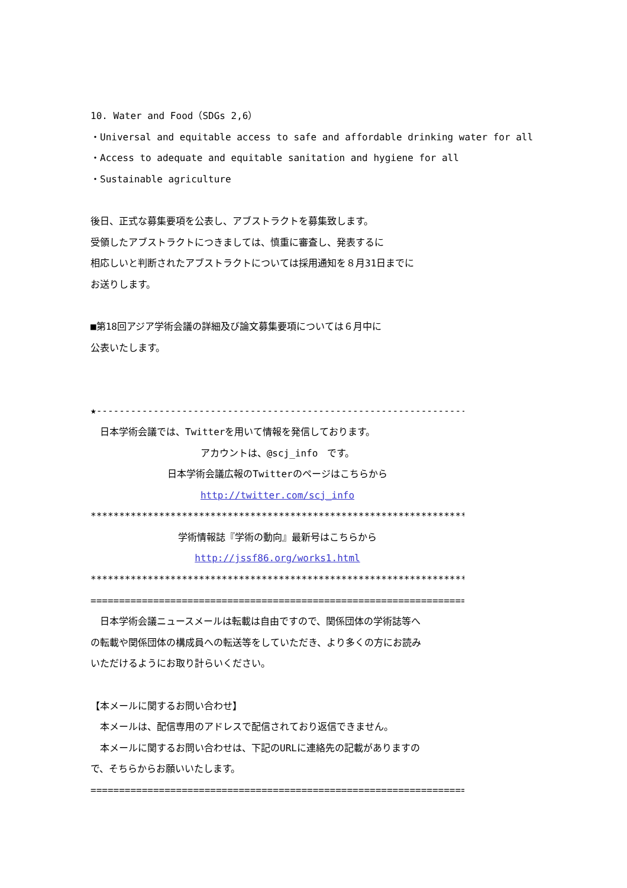10. Water and Food（SDGs 2,6）
・Universal and equitable access to safe and affordable drinking water for all
・Access to adequate and equitable sanitation and hygiene for all
・Sustainable agriculture
後日、正式な募集要項を公表し、アブストラクトを募集致します。
受領したアブストラクトにつきましては、慎重に審査し、発表するに
相応しいと判断されたアブストラクトについては採用通知を８月31日までに
お送りします。
■第18回アジア学術会議の詳細及び論文募集要項については６月中に
公表いたします。
★-------------------------------------------------------------------☆
　日本学術会議では、Twitterを用いて情報を発信しております。
アカウントは、@scj_info　です。
日本学術会議広報のTwitterのページはこちらから
http://twitter.com/scj_info
************************************************************************
学術情報誌『学術の動向』最新号はこちらから
http://jssf86.org/works1.html
************************************************************************
========================================================================
　日本学術会議ニュースメールは転載は自由ですので、関係団体の学術誌等へ
の転載や関係団体の構成員への転送等をしていただき、より多くの方にお読み
いただけるようにお取り計らいください。
【本メールに関するお問い合わせ】
　本メールは、配信専用のアドレスで配信されており返信できません。
　本メールに関するお問い合わせは、下記のURLに連絡先の記載がありますの
で、そちらからお願いいたします。
========================================================================